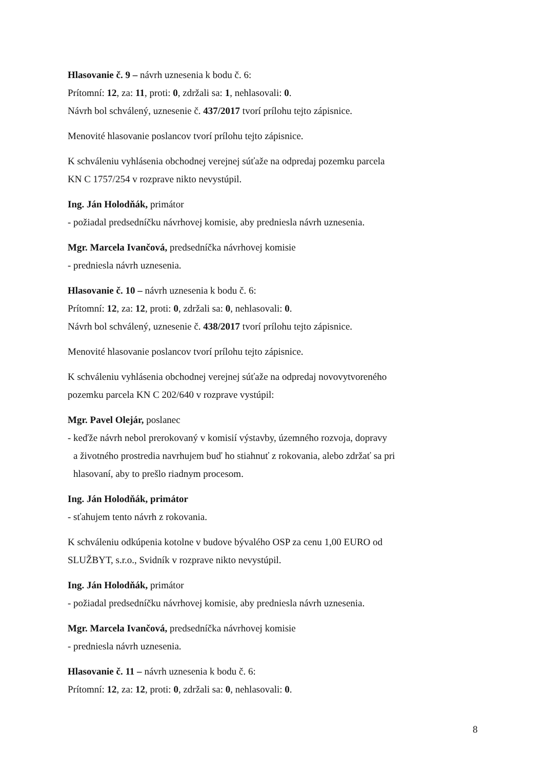Hlasovanie č. 9 – návrh uznesenia k bodu č. 6:
Prítomní: 12, za: 11, proti: 0, zdržali sa: 1, nehlasovali: 0.
Návrh bol schválený, uznesenie č. 437/2017 tvorí prílohu tejto zápisnice.
Menovité hlasovanie poslancov tvorí prílohu tejto zápisnice.
K schváleniu vyhlásenia obchodnej verejnej súťaže na odpredaj pozemku parcela
KN C 1757/254 v rozprave nikto nevystúpil.
Ing. Ján Holodňák, primátor
- požiadal predsedníčku návrhovej komisie, aby predniesla návrh uznesenia.
Mgr. Marcela Ivančová, predsedníčka návrhovej komisie
- predniesla návrh uznesenia.
Hlasovanie č. 10 – návrh uznesenia k bodu č. 6:
Prítomní: 12, za: 12, proti: 0, zdržali sa: 0, nehlasovali: 0.
Návrh bol schválený, uznesenie č. 438/2017 tvorí prílohu tejto zápisnice.
Menovité hlasovanie poslancov tvorí prílohu tejto zápisnice.
K schváleniu vyhlásenia obchodnej verejnej súťaže na odpredaj novovytvoreného
pozemku parcela KN C 202/640 v rozprave vystúpil:
Mgr. Pavel Olejár, poslanec
- keďže návrh nebol prerokovaný v komisií výstavby, územného rozvoja, dopravy
a životného prostredia navrhujem buď ho stiahnuť z rokovania, alebo zdržať sa pri
hlasovaní, aby to prešlo riadnym procesom.
Ing. Ján Holodňák, primátor
- sťahujem tento návrh z rokovania.
K schváleniu odkúpenia kotolne v budove bývalého OSP za cenu 1,00 EURO od
SLUŽBYT, s.r.o., Svidník v rozprave nikto nevystúpil.
Ing. Ján Holodňák, primátor
- požiadal predsedníčku návrhovej komisie, aby predniesla návrh uznesenia.
Mgr. Marcela Ivančová, predsedníčka návrhovej komisie
- predniesla návrh uznesenia.
Hlasovanie č. 11 – návrh uznesenia k bodu č. 6:
Prítomní: 12, za: 12, proti: 0, zdržali sa: 0, nehlasovali: 0.
8